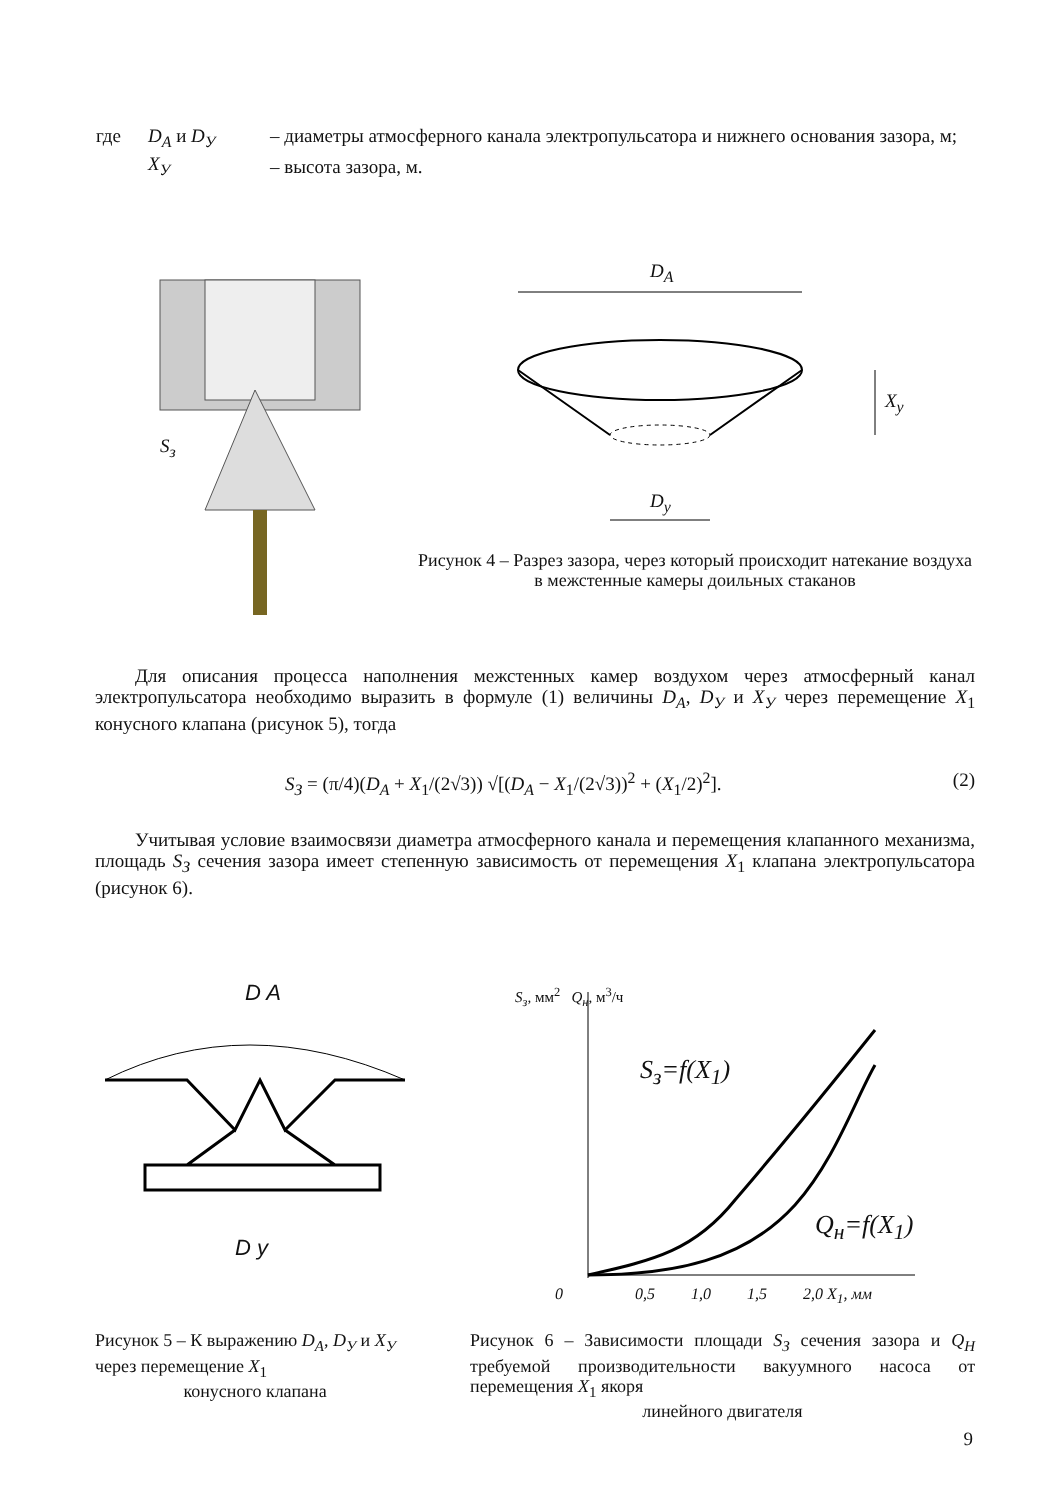| где | D<sub>A</sub> и D<sub>У</sub> | – диаметры атмосферного канала электропульсатора и нижнего основания зазора, м; |
| | X<sub>У</sub> | – высота зазора, м. |
D<sub>A</sub>
D<sub>y</sub>
X<sub>y</sub>
S<sub>з</sub>
Рисунок 4 – Разрез зазора, через который происходит натекание воздуха в межстенные камеры доильных стаканов
Для описания процесса наполнения межстенных камер воздухом через атмосферный канал электропульсатора необходимо выразить в формуле (1) величины D<sub>A</sub>, D<sub>У</sub> и X<sub>У</sub> через перемещение X<sub>1</sub> конусного клапана (рисунок 5), тогда
S<sub>З</sub> = (π/4)(D<sub>A</sub> + X<sub>1</sub>/(2√3)) √[(D<sub>A</sub> − X<sub>1</sub>/(2√3))<sup>2</sup> + (X<sub>1</sub>/2)<sup>2</sup>]. (2)
Учитывая условие взаимосвязи диаметра атмосферного канала и перемещения клапанного механизма, площадь S<sub>З</sub> сечения зазора имеет степенную зависимость от перемещения X<sub>1</sub> клапана электропульсатора (рисунок 6).
D A
D y
S<sub>з</sub>, мм<sup>2</sup> Q<sub>н</sub>, м<sup>3</sup>/ч
S<sub>з</sub>=f(X<sub>1</sub>)
Q<sub>н</sub>=f(X<sub>1</sub>)
0 0,5 1,0 1,5 2,0 X<sub>1</sub>, мм
Рисунок 5 – К выражению D<sub>A</sub>, D<sub>У</sub> и X<sub>У</sub> через перемещение X<sub>1</sub>
конусного клапана
Рисунок 6 – Зависимости площади S<sub>З</sub> сечения зазора и Q<sub>Н</sub> требуемой производительности вакуумного насоса от перемещения X<sub>1</sub> якоря
линейного двигателя
9